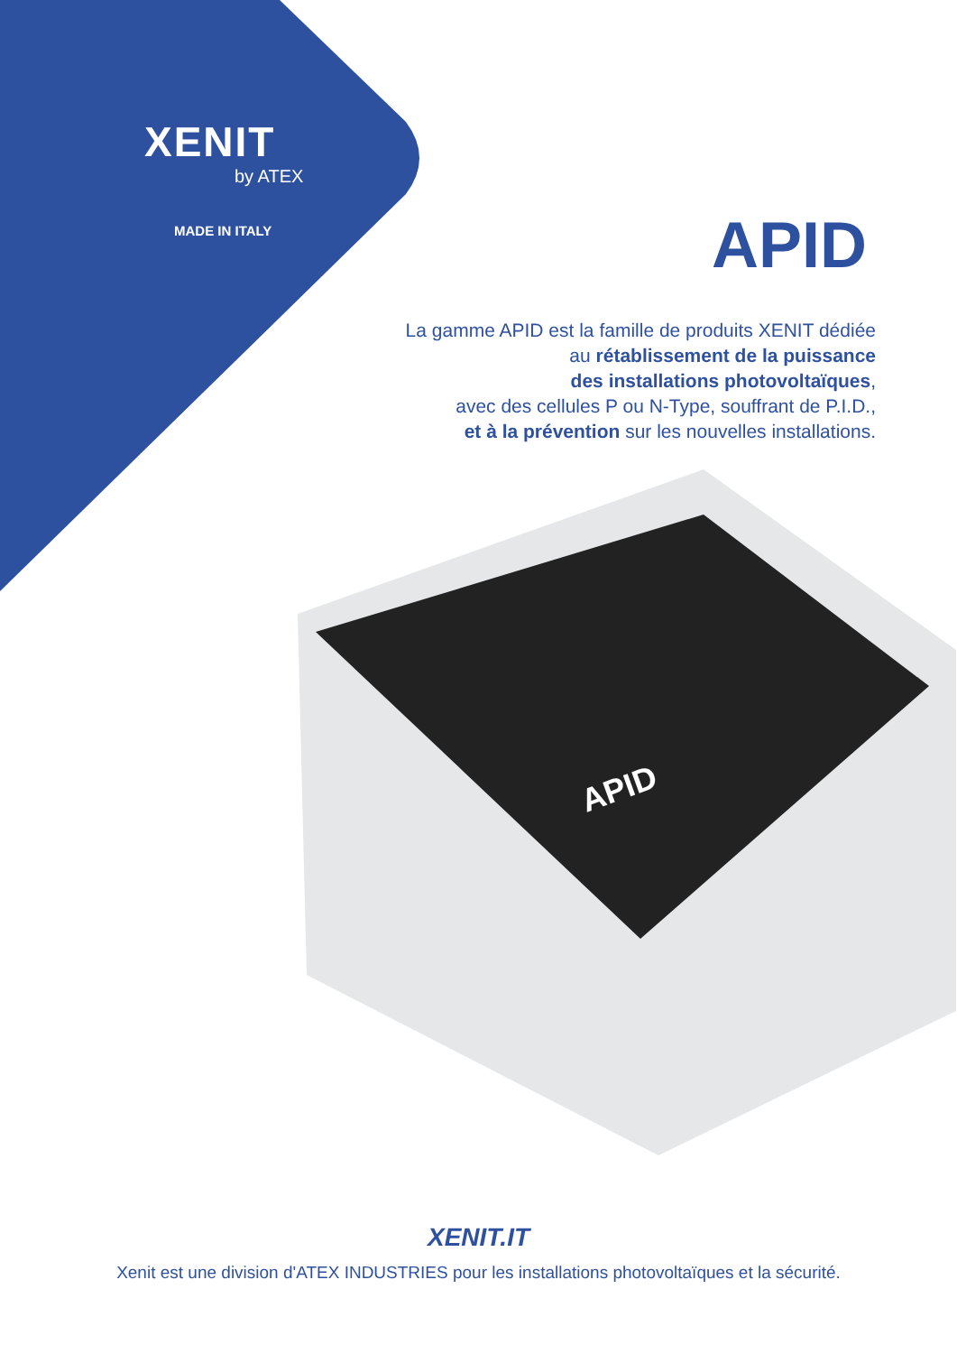APID
XENIT
by ATEX
MADE IN ITALY
APID
La gamme APID est la famille de produits XENIT dédiée
au rétablissement de la puissance
des installations photovoltaïques,
avec des cellules P ou N-Type, souffrant de P.I.D.,
et à la prévention sur les nouvelles installations.
XENIT.IT
Xenit est une division d'ATEX INDUSTRIES pour les installations photovoltaïques et la sécurité.